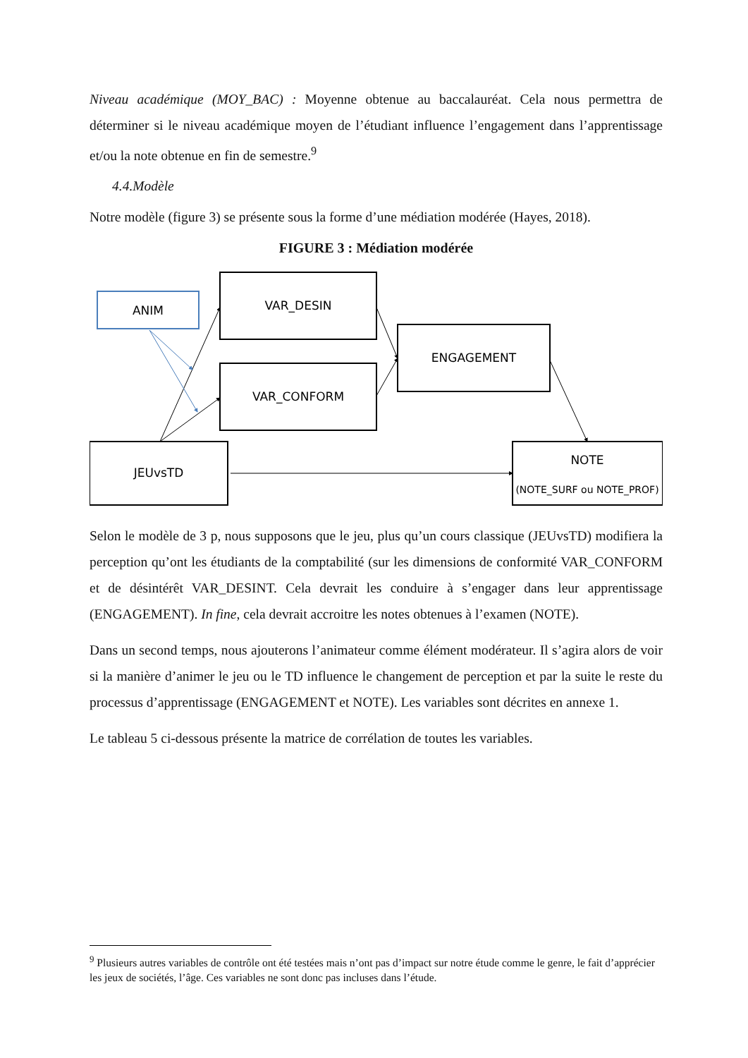Niveau académique (MOY_BAC) : Moyenne obtenue au baccalauréat. Cela nous permettra de déterminer si le niveau académique moyen de l’étudiant influence l’engagement dans l’apprentissage et/ou la note obtenue en fin de semestre.<sup>9</sup>
4.4.Modèle
Notre modèle (figure 3) se présente sous la forme d’une médiation modérée (Hayes, 2018).
FIGURE 3 : Médiation modérée
ANIM
VAR_DESIN
VAR_CONFORM
ENGAGEMENT
JEUvsTD
NOTE
(NOTE_SURF ou NOTE_PROF)
Selon le modèle de 3 p, nous supposons que le jeu, plus qu’un cours classique (JEUvsTD) modifiera la perception qu’ont les étudiants de la comptabilité (sur les dimensions de conformité VAR_CONFORM et de désintérêt VAR_DESINT. Cela devrait les conduire à s’engager dans leur apprentissage (ENGAGEMENT). In fine, cela devrait accroitre les notes obtenues à l’examen (NOTE).
Dans un second temps, nous ajouterons l’animateur comme élément modérateur. Il s’agira alors de voir si la manière d’animer le jeu ou le TD influence le changement de perception et par la suite le reste du processus d’apprentissage (ENGAGEMENT et NOTE). Les variables sont décrites en annexe 1.
Le tableau 5 ci-dessous présente la matrice de corrélation de toutes les variables.
<sup>9</sup> Plusieurs autres variables de contrôle ont été testées mais n’ont pas d’impact sur notre étude comme le genre, le fait d’apprécier les jeux de sociétés, l’âge. Ces variables ne sont donc pas incluses dans l’étude.